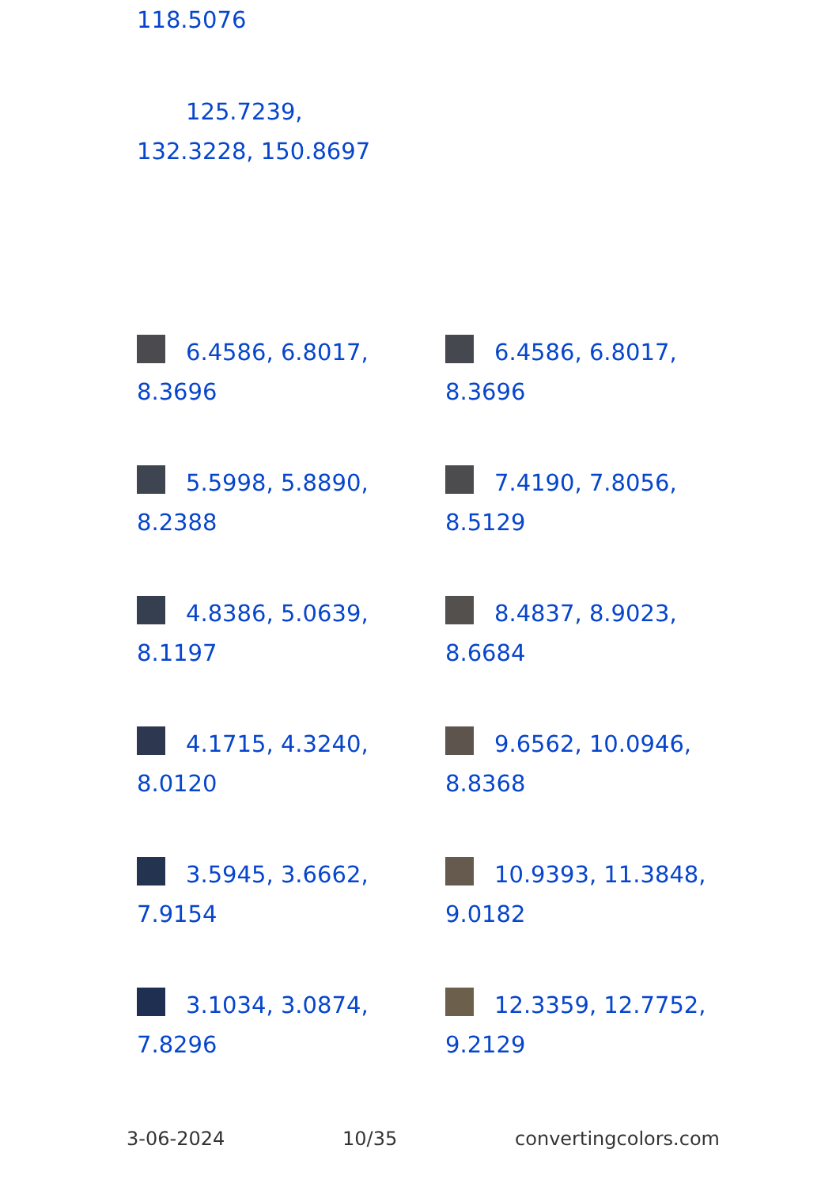118.5076
125.7239,
132.3228, 150.8697
6.4586, 6.8017,
8.3696
6.4586, 6.8017,
8.3696
5.5998, 5.8890,
8.2388
7.4190, 7.8056,
8.5129
4.8386, 5.0639,
8.1197
8.4837, 8.9023,
8.6684
4.1715, 4.3240,
8.0120
9.6562, 10.0946,
8.8368
3.5945, 3.6662,
7.9154
10.9393, 11.3848,
9.0182
3.1034, 3.0874,
7.8296
12.3359, 12.7752,
9.2129
3-06-2024 10/35 convertingcolors.com